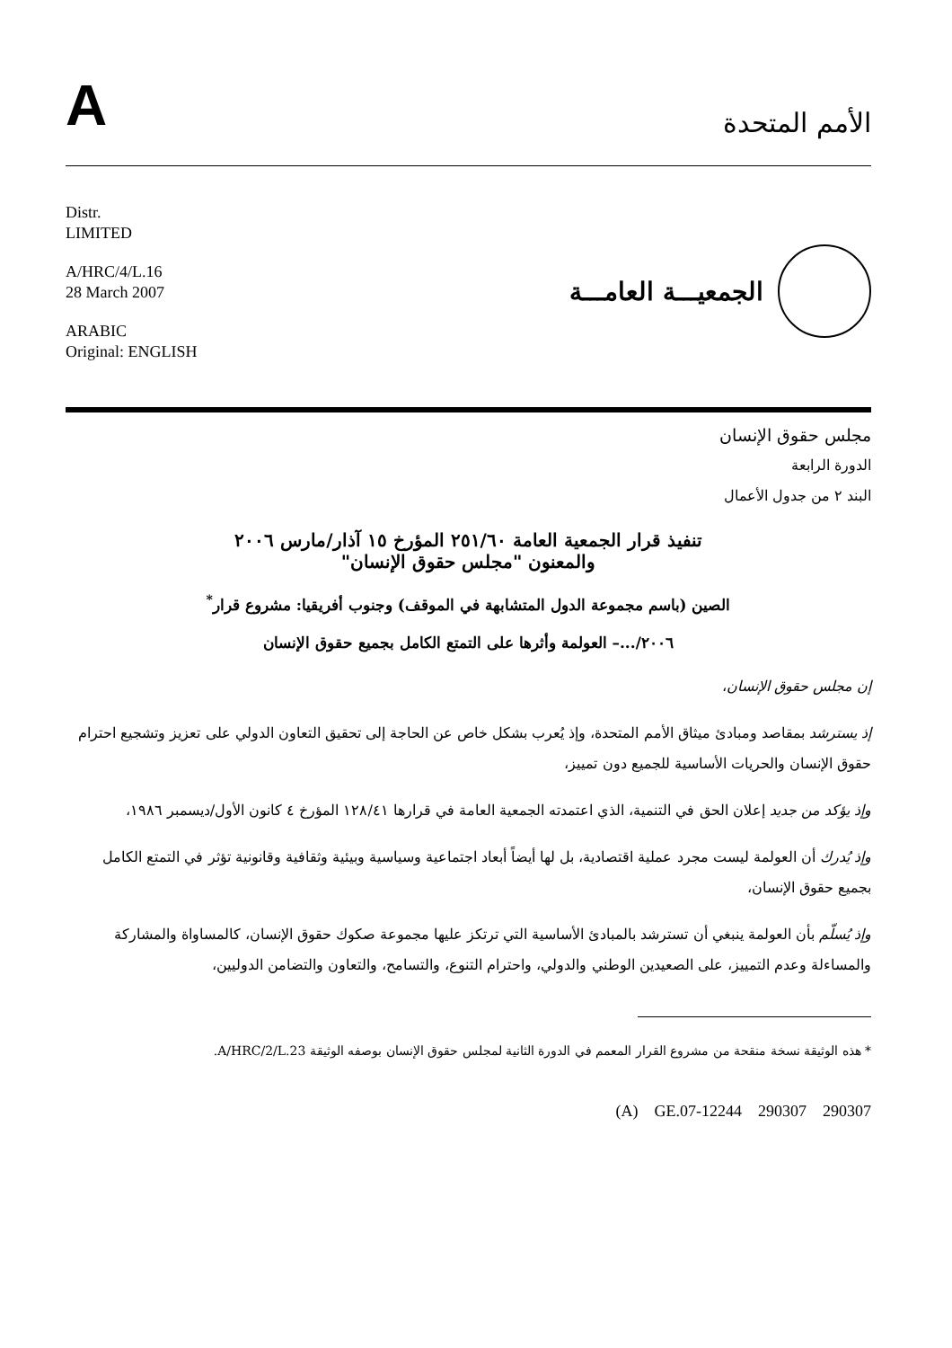A
الأمم المتحدة
Distr.
LIMITED
A/HRC/4/L.16
28 March 2007
ARABIC
Original: ENGLISH
الجمعيـــة العامـــة
مجلس حقوق الإنسان
الدورة الرابعة
البند ٢ من جدول الأعمال
تنفيذ قرار الجمعية العامة ٢٥١/٦٠ المؤرخ ١٥ آذار/مارس ٢٠٠٦
والمعنون "مجلس حقوق الإنسان"
الصين (باسم مجموعة الدول المتشابهة في الموقف) وجنوب أفريقيا: مشروع قرار<sup>*</sup>
٢٠٠٦/...– العولمة وأثرها على التمتع الكامل بجميع حقوق الإنسان
إن مجلس حقوق الإنسان،
إذ يسترشد بمقاصد ومبادئ ميثاق الأمم المتحدة، وإذ يُعرب بشكل خاص عن الحاجة إلى تحقيق التعاون الدولي على تعزيز وتشجيع احترام حقوق الإنسان والحريات الأساسية للجميع دون تمييز،
وإذ يؤكد من جديد إعلان الحق في التنمية، الذي اعتمدته الجمعية العامة في قرارها ١٢٨/٤١ المؤرخ ٤ كانون الأول/ديسمبر ١٩٨٦،
وإذ يُدرك أن العولمة ليست مجرد عملية اقتصادية، بل لها أيضاً أبعاد اجتماعية وسياسية وبيئية وثقافية وقانونية تؤثر في التمتع الكامل بجميع حقوق الإنسان،
وإذ يُسلّم بأن العولمة ينبغي أن تسترشد بالمبادئ الأساسية التي ترتكز عليها مجموعة صكوك حقوق الإنسان، كالمساواة والمشاركة والمساءلة وعدم التمييز، على الصعيدين الوطني والدولي، واحترام التنوع، والتسامح، والتعاون والتضامن الدوليين،
* هذه الوثيقة نسخة منقحة من مشروع القرار المعمم في الدورة الثانية لمجلس حقوق الإنسان بوصفه الوثيقة A/HRC/2/L.23.
(A) GE.07-12244 290307 290307